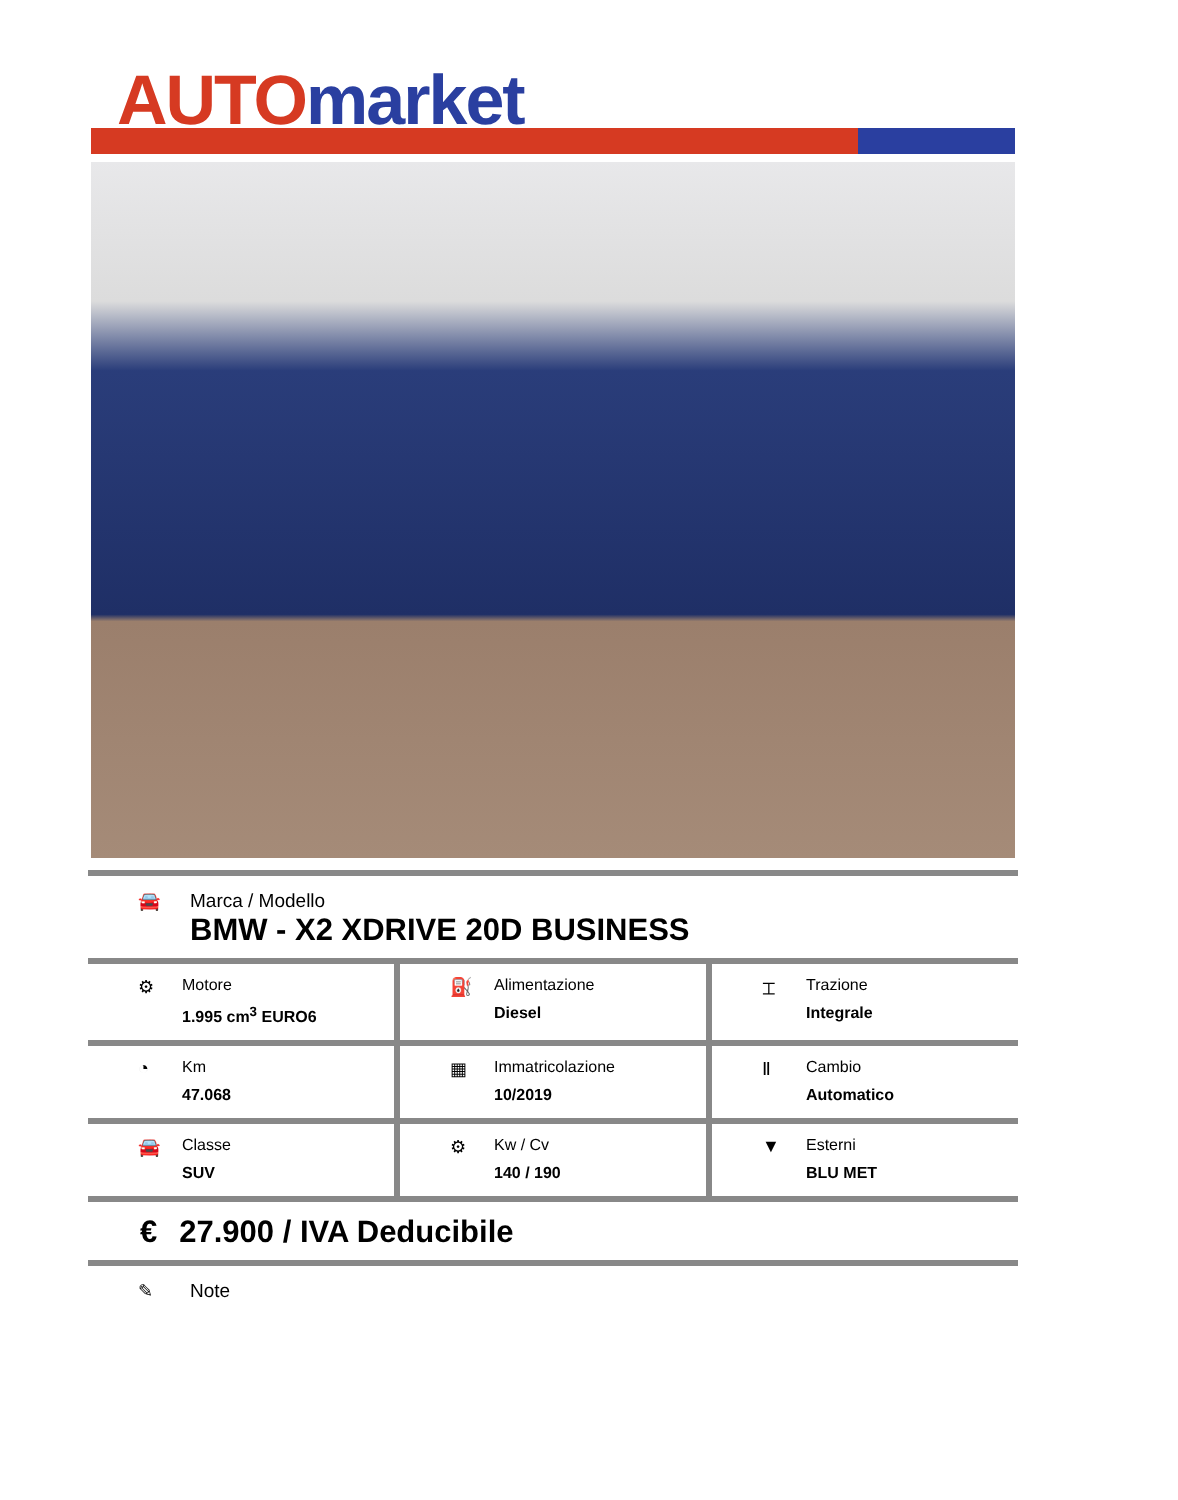AUTO market
🚘 Marca / Modello
BMW - X2 XDRIVE 20D BUSINESS
⚙ Motore
1.995 cm<sup>3</sup> EURO6
⛽ Alimentazione
Diesel
⌶ Trazione
Integrale
◔ Km
47.068
▦ Immatricolazione
10/2019
Ⅱ Cambio
Automatico
🚘 Classe
SUV
⚙ Kw / Cv
140 / 190
▼ Esterni
BLU MET
€ 27.900 / IVA Deducibile
✎ Note